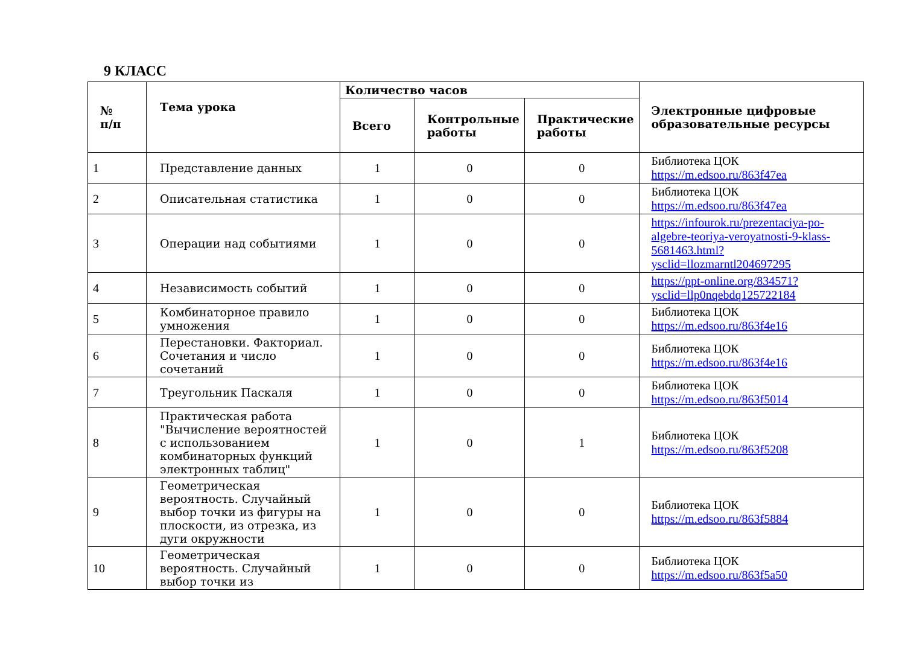9 КЛАСС
| № п/п | Тема урока | Количество часов | | | Электронные цифровые образовательные ресурсы |
| --- | --- | --- | --- | --- | --- |
| | | Всего | Контрольные работы | Практические работы | |
| 1 | Представление данных | 1 | 0 | 0 | Библиотека ЦОК https://m.edsoo.ru/863f47ea |
| 2 | Описательная статистика | 1 | 0 | 0 | Библиотека ЦОК https://m.edsoo.ru/863f47ea |
| 3 | Операции над событиями | 1 | 0 | 0 | https://infourok.ru/prezentaciya-po-algebre-teoriya-veroyatnosti-9-klass-5681463.html?ysclid=llozmarntl204697295 |
| 4 | Независимость событий | 1 | 0 | 0 | https://ppt-online.org/834571?ysclid=llp0nqebdq125722184 |
| 5 | Комбинаторное правило умножения | 1 | 0 | 0 | Библиотека ЦОК https://m.edsoo.ru/863f4e16 |
| 6 | Перестановки. Факториал. Сочетания и число сочетаний | 1 | 0 | 0 | Библиотека ЦОК https://m.edsoo.ru/863f4e16 |
| 7 | Треугольник Паскаля | 1 | 0 | 0 | Библиотека ЦОК https://m.edsoo.ru/863f5014 |
| 8 | Практическая работа "Вычисление вероятностей с использованием комбинаторных функций электронных таблиц" | 1 | 0 | 1 | Библиотека ЦОК https://m.edsoo.ru/863f5208 |
| 9 | Геометрическая вероятность. Случайный выбор точки из фигуры на плоскости, из отрезка, из дуги окружности | 1 | 0 | 0 | Библиотека ЦОК https://m.edsoo.ru/863f5884 |
| 10 | Геометрическая вероятность. Случайный выбор точки из | 1 | 0 | 0 | Библиотека ЦОК https://m.edsoo.ru/863f5a50 |